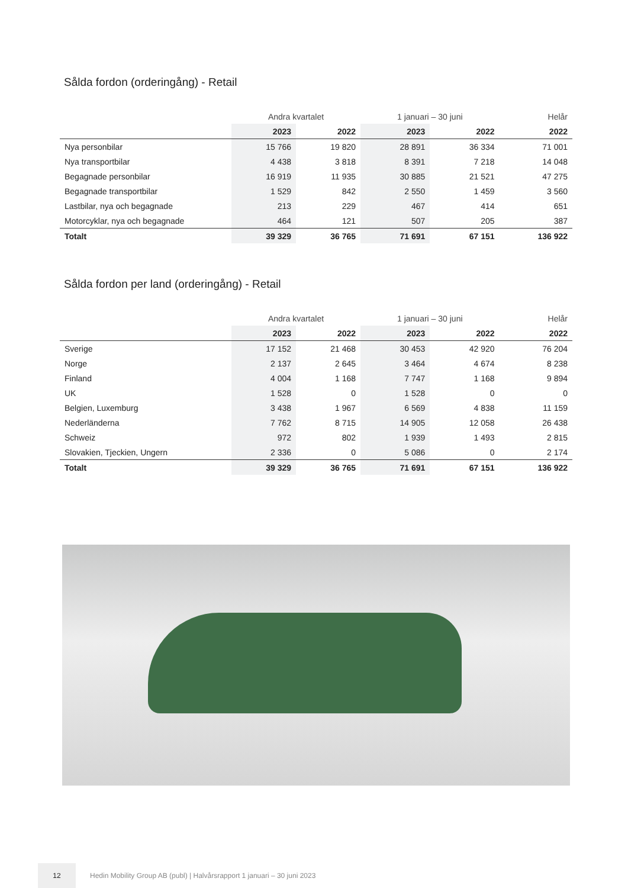Sålda fordon (orderingång) - Retail
| | Andra kvartalet | | 1 januari – 30 juni | | Helår |
| --- | --- | --- | --- | --- | --- |
| | 2023 | 2022 | 2023 | 2022 | 2022 |
| Nya personbilar | 15 766 | 19 820 | 28 891 | 36 334 | 71 001 |
| Nya transportbilar | 4 438 | 3 818 | 8 391 | 7 218 | 14 048 |
| Begagnade personbilar | 16 919 | 11 935 | 30 885 | 21 521 | 47 275 |
| Begagnade transportbilar | 1 529 | 842 | 2 550 | 1 459 | 3 560 |
| Lastbilar, nya och begagnade | 213 | 229 | 467 | 414 | 651 |
| Motorcyklar, nya och begagnade | 464 | 121 | 507 | 205 | 387 |
| Totalt | 39 329 | 36 765 | 71 691 | 67 151 | 136 922 |
Sålda fordon per land (orderingång) - Retail
| | Andra kvartalet | | 1 januari – 30 juni | | Helår |
| --- | --- | --- | --- | --- | --- |
| | 2023 | 2022 | 2023 | 2022 | 2022 |
| Sverige | 17 152 | 21 468 | 30 453 | 42 920 | 76 204 |
| Norge | 2 137 | 2 645 | 3 464 | 4 674 | 8 238 |
| Finland | 4 004 | 1 168 | 7 747 | 1 168 | 9 894 |
| UK | 1 528 | 0 | 1 528 | 0 | 0 |
| Belgien, Luxemburg | 3 438 | 1 967 | 6 569 | 4 838 | 11 159 |
| Nederländerna | 7 762 | 8 715 | 14 905 | 12 058 | 26 438 |
| Schweiz | 972 | 802 | 1 939 | 1 493 | 2 815 |
| Slovakien, Tjeckien, Ungern | 2 336 | 0 | 5 086 | 0 | 2 174 |
| Totalt | 39 329 | 36 765 | 71 691 | 67 151 | 136 922 |
12
Hedin Mobility Group AB (publ) | Halvårsrapport 1 januari – 30 juni 2023